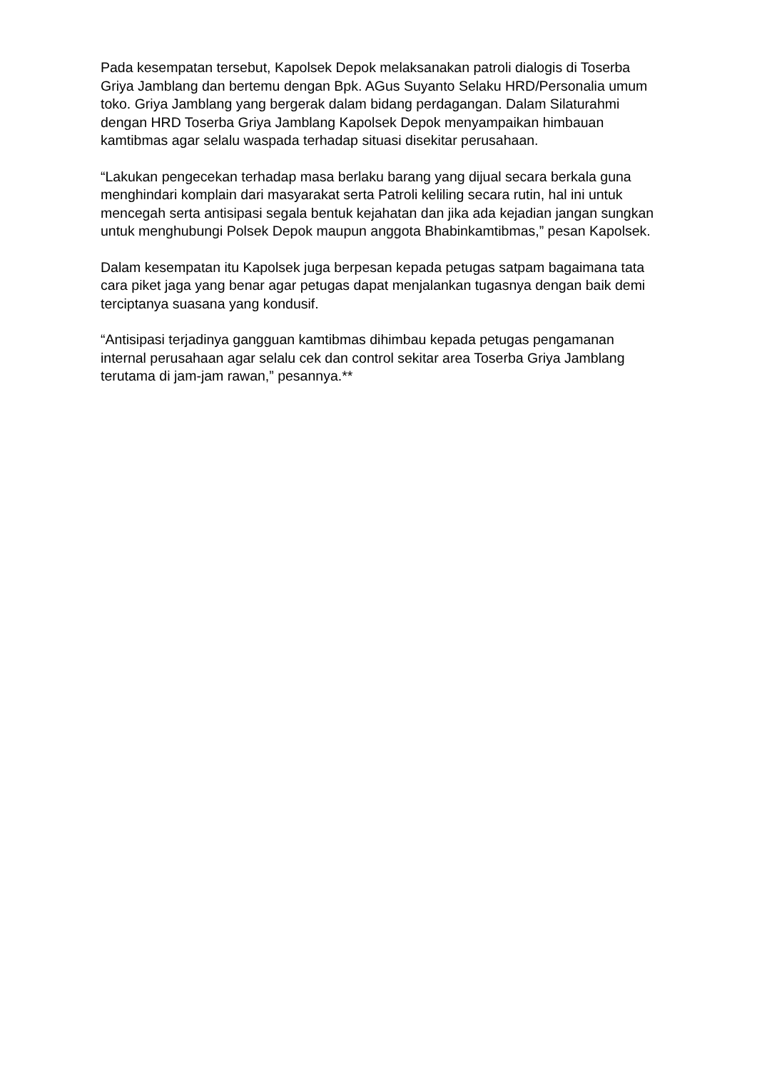Pada kesempatan tersebut, Kapolsek Depok melaksanakan patroli dialogis di Toserba Griya Jamblang dan bertemu dengan Bpk. AGus Suyanto Selaku HRD/Personalia umum toko. Griya Jamblang yang bergerak dalam bidang perdagangan. Dalam Silaturahmi dengan HRD Toserba Griya Jamblang Kapolsek Depok menyampaikan himbauan kamtibmas agar selalu waspada terhadap situasi disekitar perusahaan.
“Lakukan pengecekan terhadap masa berlaku barang yang dijual secara berkala guna menghindari komplain dari masyarakat serta Patroli keliling secara rutin, hal ini untuk mencegah serta antisipasi segala bentuk kejahatan dan jika ada kejadian jangan sungkan untuk menghubungi Polsek Depok maupun anggota Bhabinkamtibmas,” pesan Kapolsek.
Dalam kesempatan itu Kapolsek juga berpesan kepada petugas satpam bagaimana tata cara piket jaga yang benar agar petugas dapat menjalankan tugasnya dengan baik demi terciptanya suasana yang kondusif.
“Antisipasi terjadinya gangguan kamtibmas dihimbau kepada petugas pengamanan internal perusahaan agar selalu cek dan control sekitar area Toserba Griya Jamblang terutama di jam-jam rawan,” pesannya.**